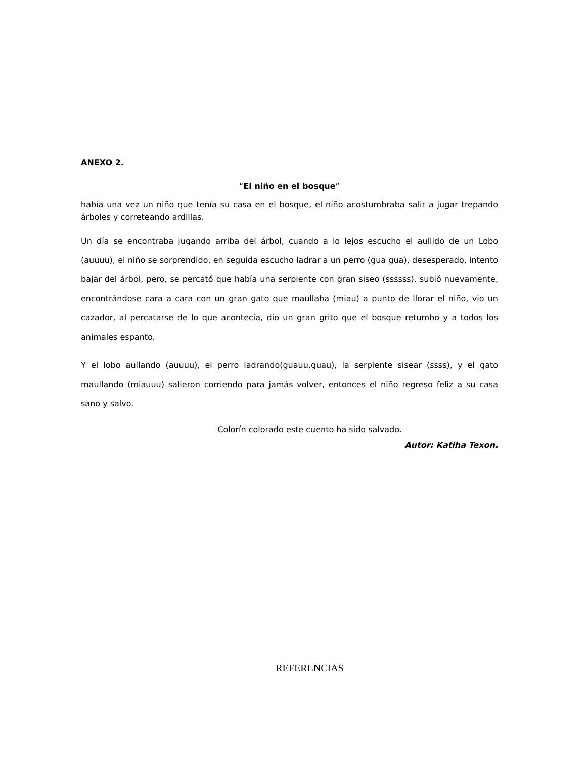ANEXO 2.
“El niño en el bosque”
había una vez un niño que tenía su casa en el bosque, el niño acostumbraba salir a jugar trepando árboles y correteando ardillas.
Un día se encontraba jugando arriba del árbol, cuando a lo lejos escucho el aullido de un Lobo (auuuu), el niño se sorprendido, en seguida escucho ladrar a un perro (gua gua), desesperado, intento bajar del árbol, pero, se percató que había una serpiente con gran siseo (ssssss), subió nuevamente, encontrándose cara a cara con un gran gato que maullaba (miau) a punto de llorar el niño, vio un cazador, al percatarse de lo que acontecía, dio un gran grito que el bosque retumbo y a todos los animales espanto.
Y el lobo aullando (auuuu), el perro ladrando(guauu,guau), la serpiente sisear (ssss), y el gato maullando (miauuu) salieron corriendo para jamás volver, entonces el niño regreso feliz a su casa sano y salvo.
Colorín colorado este cuento ha sido salvado.
Autor: Katiha Texon.
REFERENCIAS